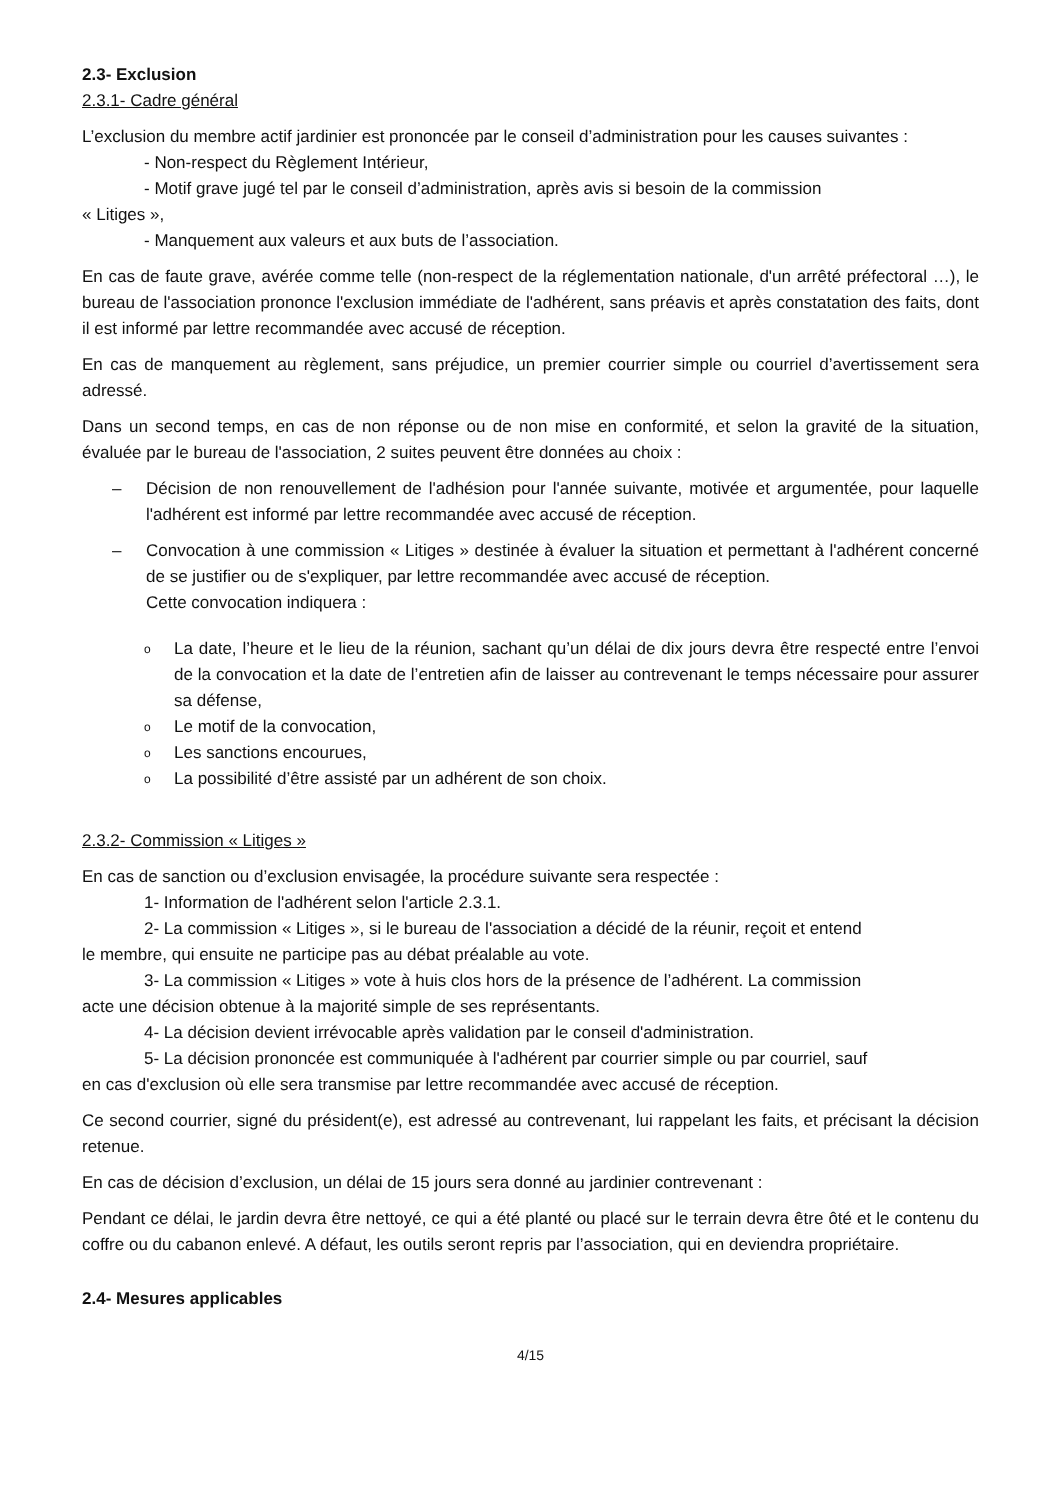2.3- Exclusion
2.3.1- Cadre général
L’exclusion du membre actif jardinier est prononcée par le conseil d’administration pour les causes suivantes :
- Non-respect du Règlement Intérieur,
- Motif grave jugé tel par le conseil d’administration, après avis si besoin de la commission
« Litiges »,
- Manquement aux valeurs et aux buts de l’association.
En cas de faute grave, avérée comme telle (non-respect de la réglementation nationale, d'un arrêté préfectoral …), le bureau de l'association prononce l'exclusion immédiate de l'adhérent, sans préavis et après constatation des faits, dont il est informé par lettre recommandée avec accusé de réception.
En cas de manquement au règlement, sans préjudice, un premier courrier simple ou courriel d’avertissement sera adressé.
Dans un second temps, en cas de non réponse ou de non mise en conformité, et selon la gravité de la situation, évaluée par le bureau de l'association, 2 suites peuvent être données au choix :
– Décision de non renouvellement de l'adhésion pour l'année suivante, motivée et argumentée, pour laquelle l'adhérent est informé par lettre recommandée avec accusé de réception.
– Convocation à une commission « Litiges » destinée à évaluer la situation et permettant à l'adhérent concerné de se justifier ou de s'expliquer, par lettre recommandée avec accusé de réception.
Cette convocation indiquera :
o
La date, l’heure et le lieu de la réunion, sachant qu’un délai de dix jours devra être respecté entre l’envoi de la convocation et la date de l’entretien afin de laisser au contrevenant le temps nécessaire pour assurer sa défense,
o Le motif de la convocation,
o Les sanctions encourues,
o La possibilité d’être assisté par un adhérent de son choix.
2.3.2- Commission « Litiges »
En cas de sanction ou d’exclusion envisagée, la procédure suivante sera respectée :
1- Information de l'adhérent selon l'article 2.3.1.
2- La commission « Litiges », si le bureau de l'association a décidé de la réunir, reçoit et entend
le membre, qui ensuite ne participe pas au débat préalable au vote.
3- La commission « Litiges » vote à huis clos hors de la présence de l’adhérent. La commission
acte une décision obtenue à la majorité simple de ses représentants.
4- La décision devient irrévocable après validation par le conseil d'administration.
5- La décision prononcée est communiquée à l'adhérent par courrier simple ou par courriel, sauf
en cas d'exclusion où elle sera transmise par lettre recommandée avec accusé de réception.
Ce second courrier, signé du président(e), est adressé au contrevenant, lui rappelant les faits, et précisant la décision retenue.
En cas de décision d’exclusion, un délai de 15 jours sera donné au jardinier contrevenant :
Pendant ce délai, le jardin devra être nettoyé, ce qui a été planté ou placé sur le terrain devra être ôté et le contenu du coffre ou du cabanon enlevé. A défaut, les outils seront repris par l’association, qui en deviendra propriétaire.
2.4- Mesures applicables
4/15